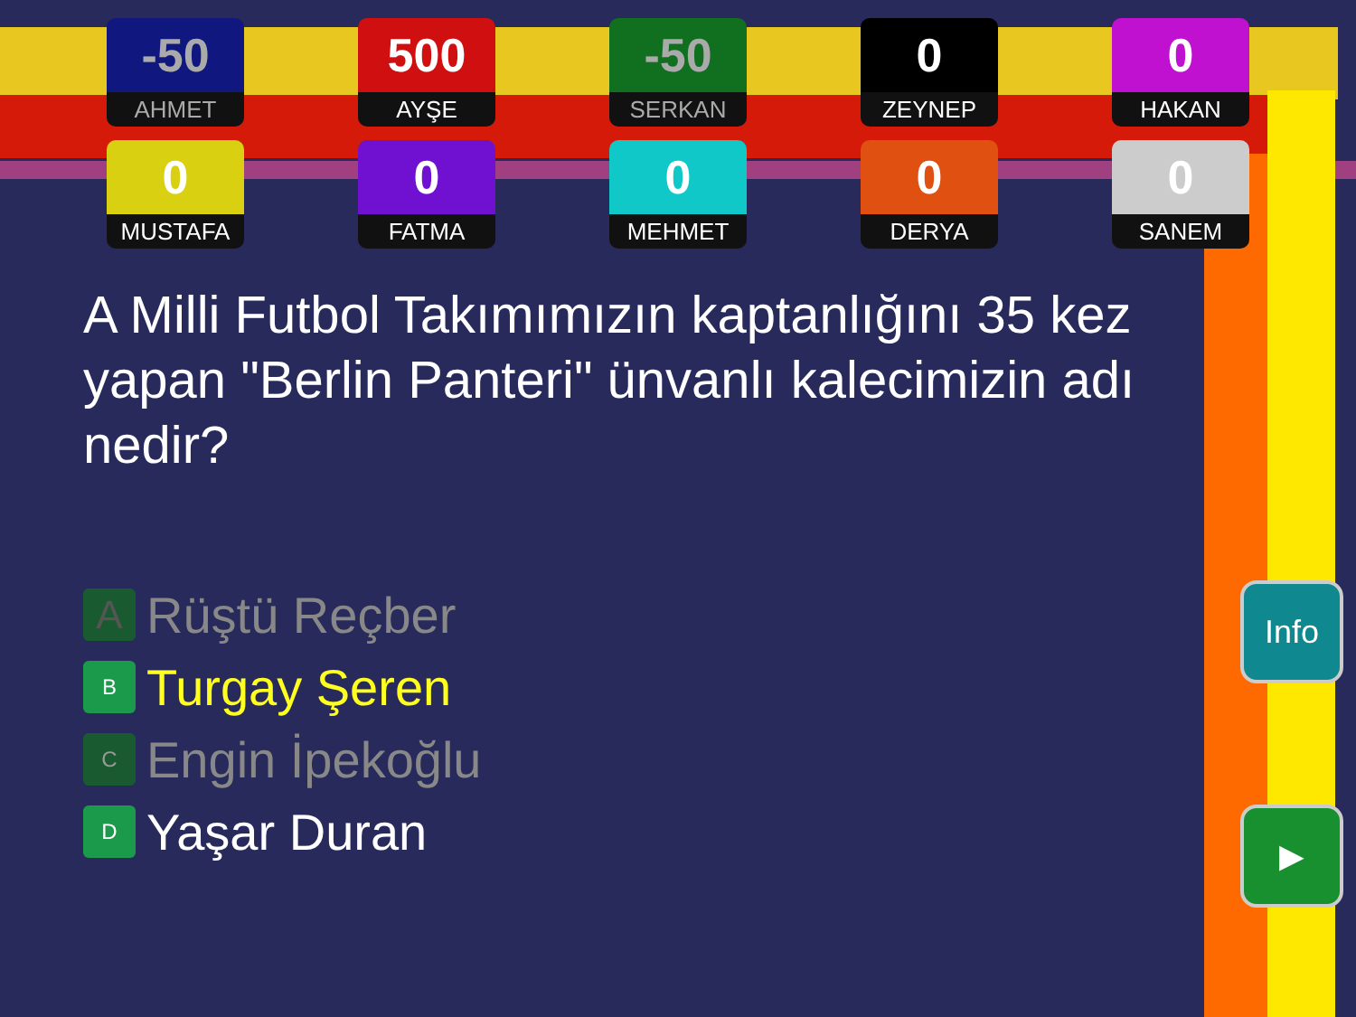-50
AHMET
500
AYŞE
-50
SERKAN
0
ZEYNEP
0
HAKAN
0
MUSTAFA
0
FATMA
0
MEHMET
0
DERYA
0
SANEM
A Milli Futbol Takımımızın kaptanlığını 35 kez yapan "Berlin Panteri" ünvanlı kalecimizin adı nedir?
A Rüştü Reçber
B Turgay Şeren
C Engin İpekoğlu
D Yaşar Duran
Info
▶